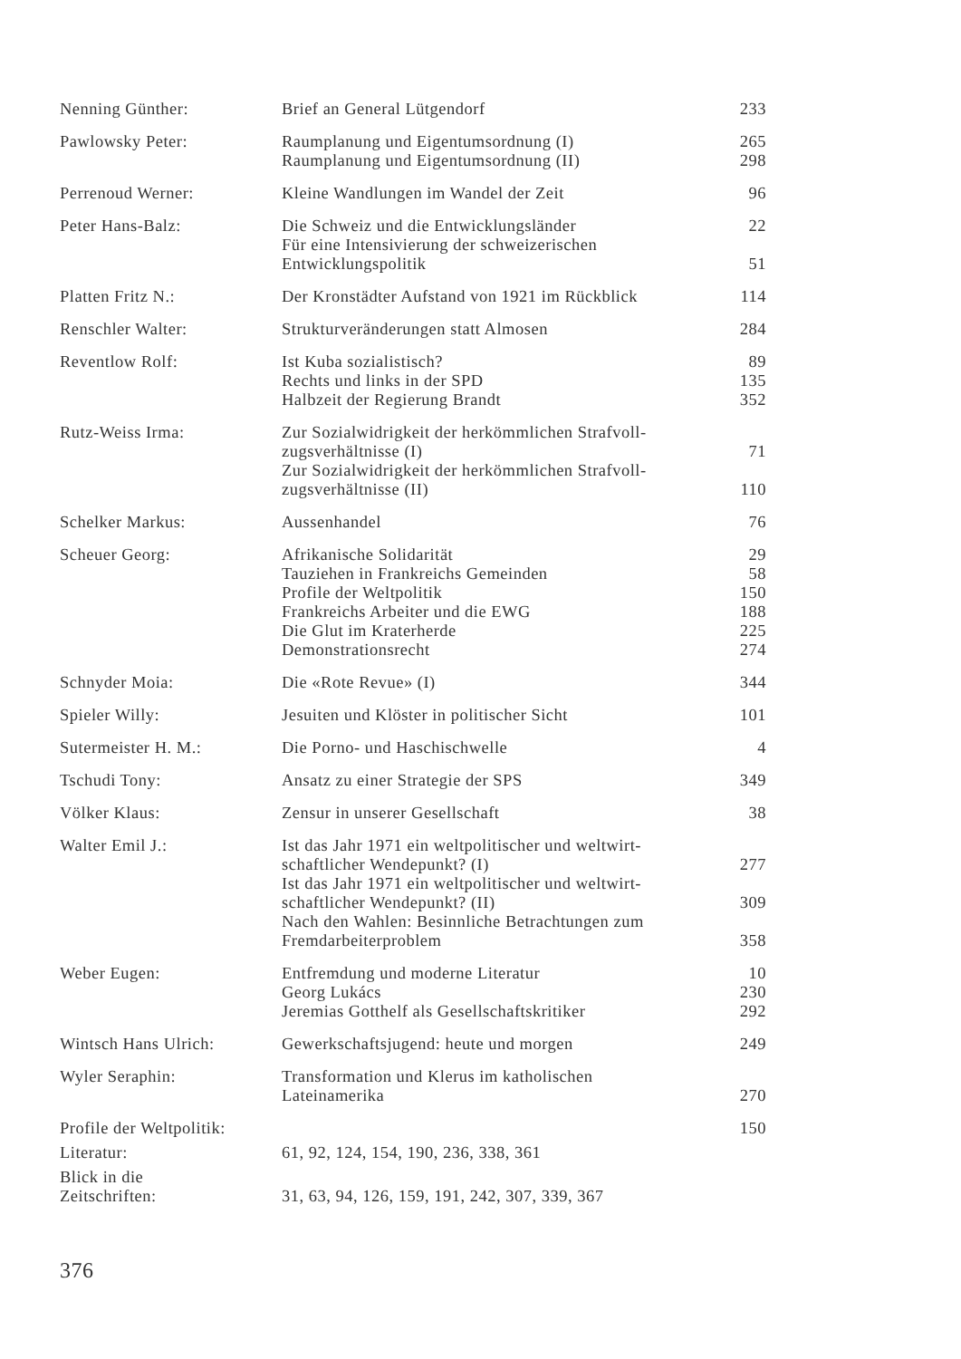| Nenning Günther: | Brief an General Lütgendorf | 233 |
| Pawlowsky Peter: | Raumplanung und Eigentumsordnung (I) Raumplanung und Eigentumsordnung (II) | 265 298 |
| Perrenoud Werner: | Kleine Wandlungen im Wandel der Zeit | 96 |
| Peter Hans-Balz: | Die Schweiz und die Entwicklungsländer Für eine Intensivierung der schweizerischen Entwicklungspolitik | 22 51 |
| Platten Fritz N.: | Der Kronstädter Aufstand von 1921 im Rückblick | 114 |
| Renschler Walter: | Strukturveränderungen statt Almosen | 284 |
| Reventlow Rolf: | Ist Kuba sozialistisch? Rechts und links in der SPD Halbzeit der Regierung Brandt | 89 135 352 |
| Rutz-Weiss Irma: | Zur Sozialwidrigkeit der herkömmlichen Strafvoll- zugsverhältnisse (I) Zur Sozialwidrigkeit der herkömmlichen Strafvoll- zugsverhältnisse (II) | 71 110 |
| Schelker Markus: | Aussenhandel | 76 |
| Scheuer Georg: | Afrikanische Solidarität Tauziehen in Frankreichs Gemeinden Profile der Weltpolitik Frankreichs Arbeiter und die EWG Die Glut im Kraterherde Demonstrationsrecht | 29 58 150 188 225 274 |
| Schnyder Moia: | Die «Rote Revue» (I) | 344 |
| Spieler Willy: | Jesuiten und Klöster in politischer Sicht | 101 |
| Sutermeister H. M.: | Die Porno- und Haschischwelle | 4 |
| Tschudi Tony: | Ansatz zu einer Strategie der SPS | 349 |
| Völker Klaus: | Zensur in unserer Gesellschaft | 38 |
| Walter Emil J.: | Ist das Jahr 1971 ein weltpolitischer und weltwirt- schaftlicher Wendepunkt? (I) Ist das Jahr 1971 ein weltpolitischer und weltwirt- schaftlicher Wendepunkt? (II) Nach den Wahlen: Besinnliche Betrachtungen zum Fremdarbeiterproblem | 277 309 358 |
| Weber Eugen: | Entfremdung und moderne Literatur Georg Lukács Jeremias Gotthelf als Gesellschaftskritiker | 10 230 292 |
| Wintsch Hans Ulrich: | Gewerkschaftsjugend: heute und morgen | 249 |
| Wyler Seraphin: | Transformation und Klerus im katholischen Lateinamerika | 270 |
| Profile der Weltpolitik: | | 150 |
| Literatur: | 61, 92, 124, 154, 190, 236, 338, 361 | |
| Blick in die Zeitschriften: | 31, 63, 94, 126, 159, 191, 242, 307, 339, 367 | |
376